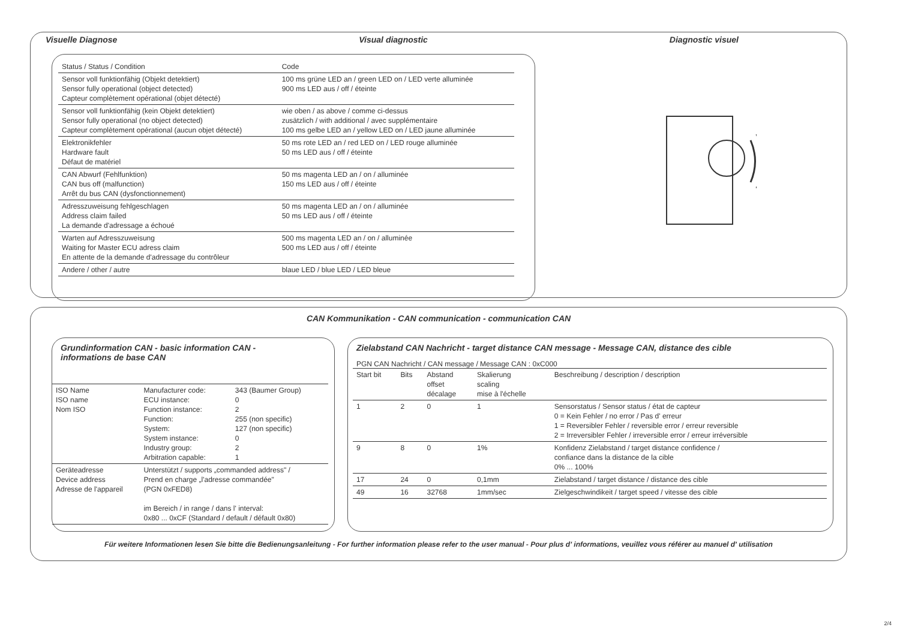Visuelle Diagnose Visual diagnostic Diagnostic visuel
| Status / Status / Condition | Code |
| --- | --- |
| Sensor voll funktionfähig (Objekt detektiert) Sensor fully operational (object detected) Capteur complètement opérational (objet détecté) | 100 ms grüne LED an / green LED on / LED verte alluminée 900 ms LED aus / off / éteinte |
| Sensor voll funktionfähig (kein Objekt detektiert) Sensor fully operational (no object detected) Capteur complètement opérational (aucun objet détecté) | wie oben / as above / comme ci-dessus zusätzlich / with additional / avec supplémentaire 100 ms gelbe LED an / yellow LED on / LED jaune alluminée |
| Elektronikfehler Hardware fault Défaut de matériel | 50 ms rote LED an / red LED on / LED rouge alluminée 50 ms LED aus / off / éteinte |
| CAN Abwurf (Fehlfunktion) CAN bus off (malfunction) Arrêt du bus CAN (dysfonctionnement) | 50 ms magenta LED an / on / alluminée 150 ms LED aus / off / éteinte |
| Adresszuweisung fehlgeschlagen Address claim failed La demande d'adressage a échoué | 50 ms magenta LED an / on / alluminée 50 ms LED aus / off / éteinte |
| Warten auf Adresszuweisung Waiting for Master ECU adress claim En attente de la demande d'adressage du contrôleur | 500 ms magenta LED an / on / alluminée 500 ms LED aus / off / éteinte |
| Andere / other / autre | blaue LED / blue LED / LED bleue |
CAN Kommunikation - CAN communication - communication CAN
Grundinformation CAN - basic information CAN -
informations de base CAN
| ISO Name ISO name Nom ISO | Manufacturer code: ECU instance: Function instance: Function: System: System instance: Industry group: Arbitration capable: | 343 (Baumer Group) 0 2 255 (non specific) 127 (non specific) 0 2 1 |
| Geräteadresse Device address Adresse de l'appareil | Unterstützt / supports „commanded address" / Prend en charge „l'adresse commandée" (PGN 0xFED8) im Bereich / in range / dans l' interval: 0x80 ... 0xCF (Standard / default / défault 0x80) | |
Zielabstand CAN Nachricht - target distance CAN message - Message CAN, distance des cible
PGN CAN Nachricht / CAN message / Message CAN : 0xC000
| Start bit | Bits | Abstand offset décalage | Skalierung scaling mise à l'échelle | Beschreibung / description / description |
| --- | --- | --- | --- | --- |
| 1 | 2 | 0 | 1 | Sensorstatus / Sensor status / état de capteur 0 = Kein Fehler / no error / Pas d' erreur 1 = Reversibler Fehler / reversible error / erreur reversible 2 = Irreversibler Fehler / irreversible error / erreur irréversible |
| 9 | 8 | 0 | 1% | Konfidenz Zielabstand / target distance confidence / confiance dans la distance de la cible 0% ... 100% |
| 17 | 24 | 0 | 0,1mm | Zielabstand / target distance / distance des cible |
| 49 | 16 | 32768 | 1mm/sec | Zielgeschwindikeit / target speed / vitesse des cible |
Für weitere Informationen lesen Sie bitte die Bedienungsanleitung - For further information please refer to the user manual - Pour plus d' informations, veuillez vous référer au manuel d' utilisation
2/4